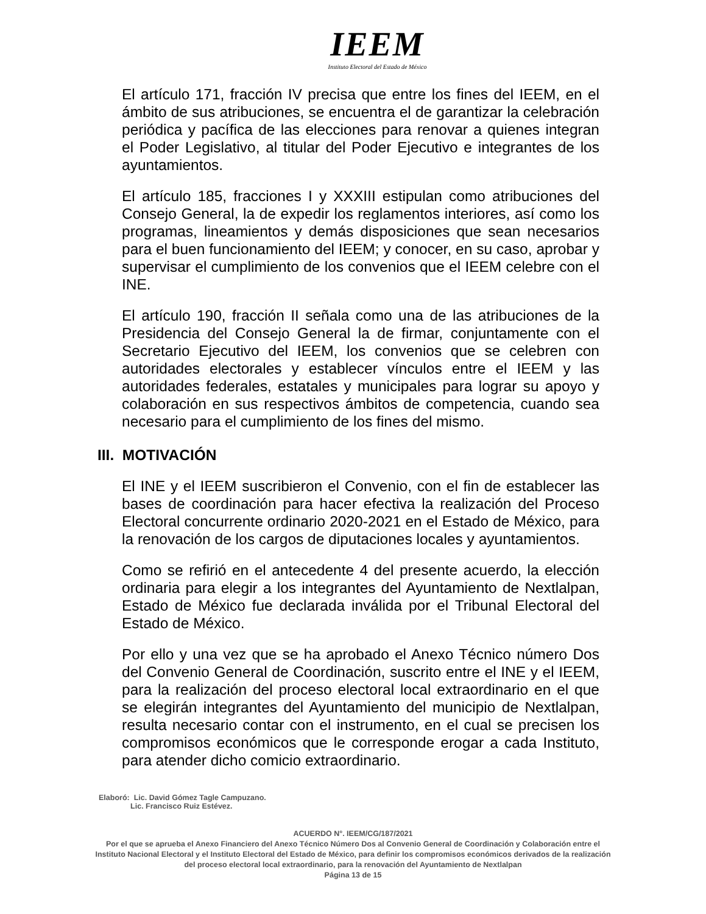IEEM
Instituto Electoral del Estado de México
El artículo 171, fracción IV precisa que entre los fines del IEEM, en el ámbito de sus atribuciones, se encuentra el de garantizar la celebración periódica y pacífica de las elecciones para renovar a quienes integran el Poder Legislativo, al titular del Poder Ejecutivo e integrantes de los ayuntamientos.
El artículo 185, fracciones I y XXXIII estipulan como atribuciones del Consejo General, la de expedir los reglamentos interiores, así como los programas, lineamientos y demás disposiciones que sean necesarios para el buen funcionamiento del IEEM; y conocer, en su caso, aprobar y supervisar el cumplimiento de los convenios que el IEEM celebre con el INE.
El artículo 190, fracción II señala como una de las atribuciones de la Presidencia del Consejo General la de firmar, conjuntamente con el Secretario Ejecutivo del IEEM, los convenios que se celebren con autoridades electorales y establecer vínculos entre el IEEM y las autoridades federales, estatales y municipales para lograr su apoyo y colaboración en sus respectivos ámbitos de competencia, cuando sea necesario para el cumplimiento de los fines del mismo.
III. MOTIVACIÓN
El INE y el IEEM suscribieron el Convenio, con el fin de establecer las bases de coordinación para hacer efectiva la realización del Proceso Electoral concurrente ordinario 2020-2021 en el Estado de México, para la renovación de los cargos de diputaciones locales y ayuntamientos.
Como se refirió en el antecedente 4 del presente acuerdo, la elección ordinaria para elegir a los integrantes del Ayuntamiento de Nextlalpan, Estado de México fue declarada inválida por el Tribunal Electoral del Estado de México.
Por ello y una vez que se ha aprobado el Anexo Técnico número Dos del Convenio General de Coordinación, suscrito entre el INE y el IEEM, para la realización del proceso electoral local extraordinario en el que se elegirán integrantes del Ayuntamiento del municipio de Nextlalpan, resulta necesario contar con el instrumento, en el cual se precisen los compromisos económicos que le corresponde erogar a cada Instituto, para atender dicho comicio extraordinario.
Elaboró: Lic. David Gómez Tagle Campuzano.
Lic. Francisco Ruiz Estévez.
ACUERDO N°. IEEM/CG/187/2021
Por el que se aprueba el Anexo Financiero del Anexo Técnico Número Dos al Convenio General de Coordinación y Colaboración entre el Instituto Nacional Electoral y el Instituto Electoral del Estado de México, para definir los compromisos económicos derivados de la realización del proceso electoral local extraordinario, para la renovación del Ayuntamiento de Nextlalpan
Página 13 de 15